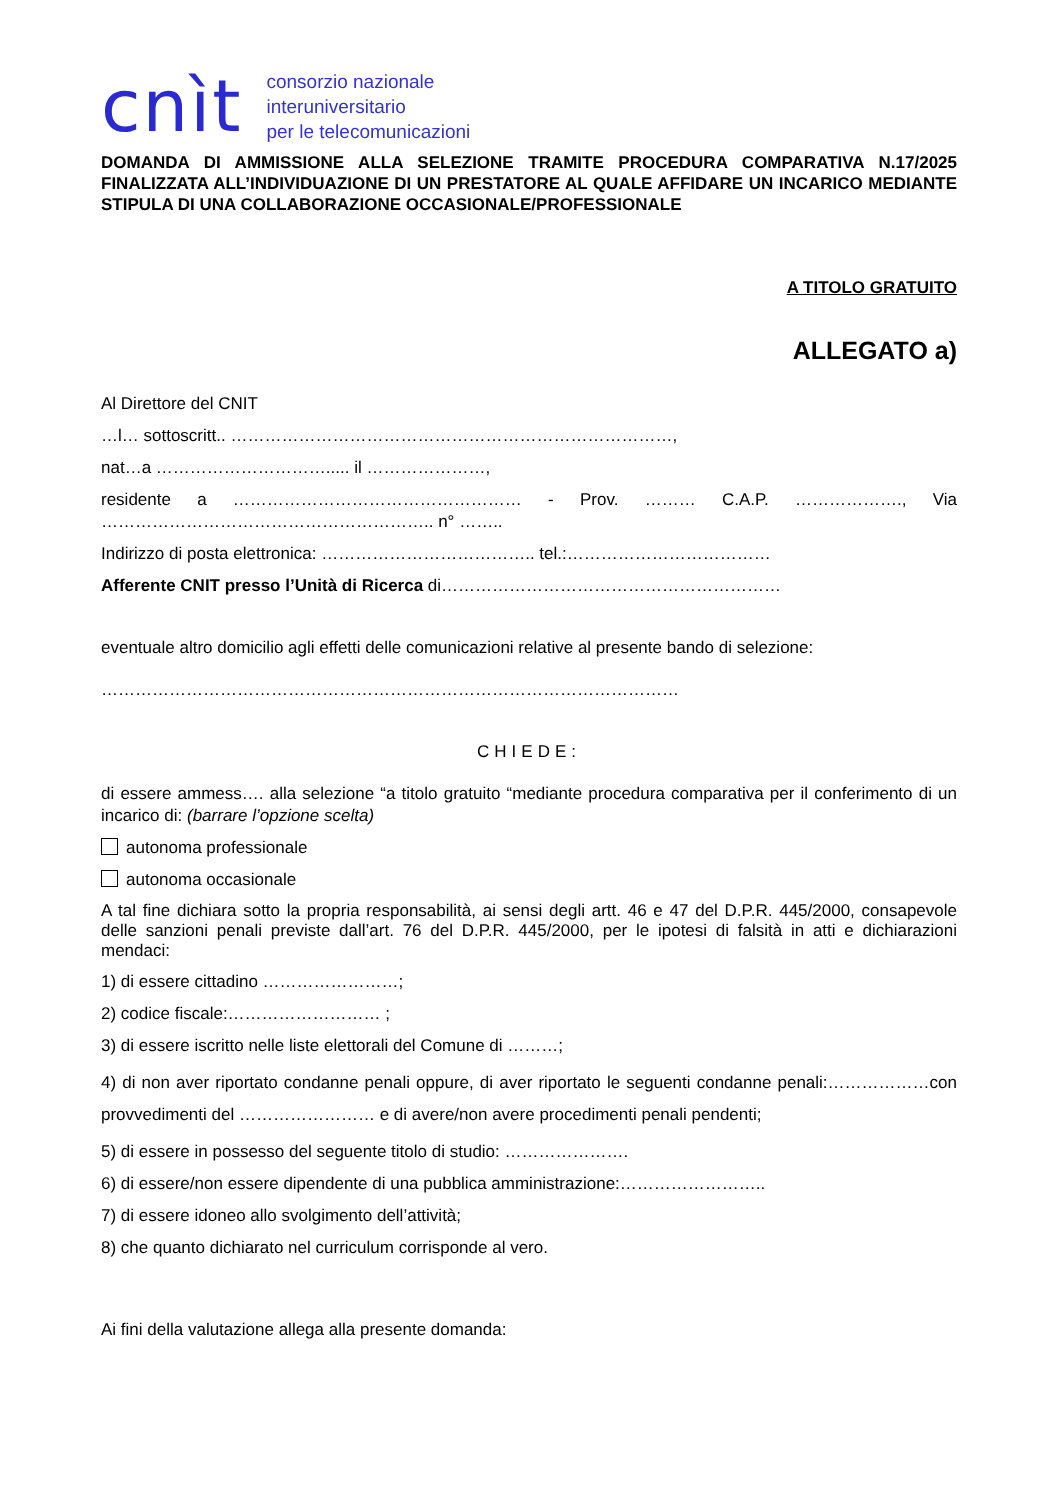cnìt consorzio nazionale
interuniversitario
per le telecomunicazioni
DOMANDA DI AMMISSIONE ALLA SELEZIONE TRAMITE PROCEDURA COMPARATIVA N.17/2025 FINALIZZATA ALL’INDIVIDUAZIONE DI UN PRESTATORE AL QUALE AFFIDARE UN INCARICO MEDIANTE STIPULA DI UNA COLLABORAZIONE OCCASIONALE/PROFESSIONALE
A TITOLO GRATUITO
ALLEGATO a)
Al Direttore del CNIT
…l… sottoscritt.. ……………………………………………………………………,
nat…a …………………………..... il …………………,
residente a …………………………………………… - Prov. ……… C.A.P. ………………., Via ………………………………………………….. n° ……..
Indirizzo di posta elettronica: ……………………………….. tel.:………………………………
Afferente CNIT presso l’Unità di Ricerca di……………………………………………………
eventuale altro domicilio agli effetti delle comunicazioni relative al presente bando di selezione:
…………………………………………………………………………………………
CHIEDE:
di essere ammess…. alla selezione “a titolo gratuito “mediante procedura comparativa per il conferimento di un incarico di: (barrare l’opzione scelta)
autonoma professionale
autonoma occasionale
A tal fine dichiara sotto la propria responsabilità, ai sensi degli artt. 46 e 47 del D.P.R. 445/2000, consapevole delle sanzioni penali previste dall’art. 76 del D.P.R. 445/2000, per le ipotesi di falsità in atti e dichiarazioni mendaci:
1) di essere cittadino ……………………;
2) codice fiscale:……………………… ;
3) di essere iscritto nelle liste elettorali del Comune di ………;
4) di non aver riportato condanne penali oppure, di aver riportato le seguenti condanne penali:………………con provvedimenti del …………………… e di avere/non avere procedimenti penali pendenti;
5) di essere in possesso del seguente titolo di studio: ………………….
6) di essere/non essere dipendente di una pubblica amministrazione:……………………..
7) di essere idoneo allo svolgimento dell’attività;
8) che quanto dichiarato nel curriculum corrisponde al vero.
Ai fini della valutazione allega alla presente domanda: